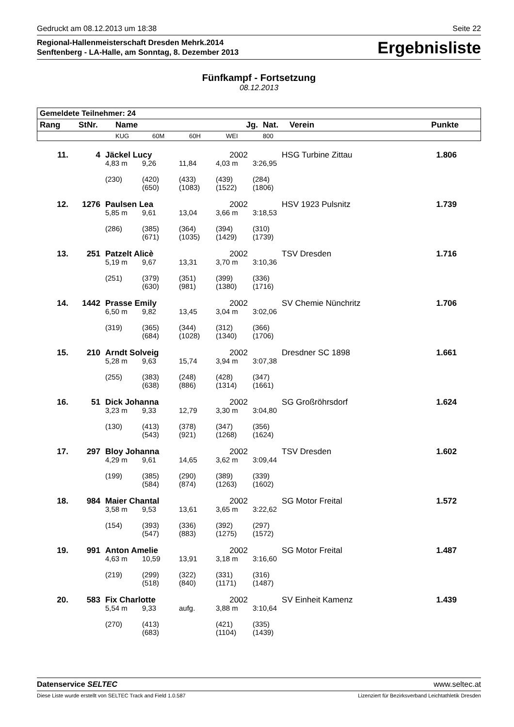Gedruckt am 08.12.2013 um 18:38 Seite 22
Regional-Hallenmeisterschaft Dresden Mehrk.2014
Senftenberg - LA-Halle, am Sonntag, 8. Dezember 2013
Ergebnisliste
Fünfkampf - Fortsetzung
08.12.2013
| Gemeldete Teilnehmer: 24 | | | | | | | | |
| --- | --- | --- | --- | --- | --- | --- | --- | --- |
| Rang | StNr. | Name | | | Jg. | Nat. | Verein | Punkte |
| | | KUG | 60M | 60H | WEI | 800 | | |
| 11. | 4 | Jäckel Lucy | | | 2002 | | HSG Turbine Zittau | 1.806 |
| | | 4,83 m | 9,26 | 11,84 | 4,03 m | 3:26,95 | | |
| | | (230) | (420) (650) | (433) (1083) | (439) (1522) | (284) (1806) | | |
| 12. | 1276 | Paulsen Lea | | | 2002 | | HSV 1923 Pulsnitz | 1.739 |
| | | 5,85 m | 9,61 | 13,04 | 3,66 m | 3:18,53 | | |
| | | (286) | (385) (671) | (364) (1035) | (394) (1429) | (310) (1739) | | |
| 13. | 251 | Patzelt Alicè | | | 2002 | | TSV Dresden | 1.716 |
| | | 5,19 m | 9,67 | 13,31 | 3,70 m | 3:10,36 | | |
| | | (251) | (379) (630) | (351) (981) | (399) (1380) | (336) (1716) | | |
| 14. | 1442 | Prasse Emily | | | 2002 | | SV Chemie Nünchritz | 1.706 |
| | | 6,50 m | 9,82 | 13,45 | 3,04 m | 3:02,06 | | |
| | | (319) | (365) (684) | (344) (1028) | (312) (1340) | (366) (1706) | | |
| 15. | 210 | Arndt Solveig | | | 2002 | | Dresdner SC 1898 | 1.661 |
| | | 5,28 m | 9,63 | 15,74 | 3,94 m | 3:07,38 | | |
| | | (255) | (383) (638) | (248) (886) | (428) (1314) | (347) (1661) | | |
| 16. | 51 | Dick Johanna | | | 2002 | | SG Großröhrsdorf | 1.624 |
| | | 3,23 m | 9,33 | 12,79 | 3,30 m | 3:04,80 | | |
| | | (130) | (413) (543) | (378) (921) | (347) (1268) | (356) (1624) | | |
| 17. | 297 | Bloy Johanna | | | 2002 | | TSV Dresden | 1.602 |
| | | 4,29 m | 9,61 | 14,65 | 3,62 m | 3:09,44 | | |
| | | (199) | (385) (584) | (290) (874) | (389) (1263) | (339) (1602) | | |
| 18. | 984 | Maier Chantal | | | 2002 | | SG Motor Freital | 1.572 |
| | | 3,58 m | 9,53 | 13,61 | 3,65 m | 3:22,62 | | |
| | | (154) | (393) (547) | (336) (883) | (392) (1275) | (297) (1572) | | |
| 19. | 991 | Anton Amelie | | | 2002 | | SG Motor Freital | 1.487 |
| | | 4,63 m | 10,59 | 13,91 | 3,18 m | 3:16,60 | | |
| | | (219) | (299) (518) | (322) (840) | (331) (1171) | (316) (1487) | | |
| 20. | 583 | Fix Charlotte | | | 2002 | | SV Einheit Kamenz | 1.439 |
| | | 5,54 m | 9,33 | aufg. | 3,88 m | 3:10,64 | | |
| | | (270) | (413) (683) | | (421) (1104) | (335) (1439) | | |
Datenservice SELTEC www.seltec.at
Diese Liste wurde erstellt von SELTEC Track and Field 1.0.587 Lizenziert für Bezirksverband Leichtathletik Dresden